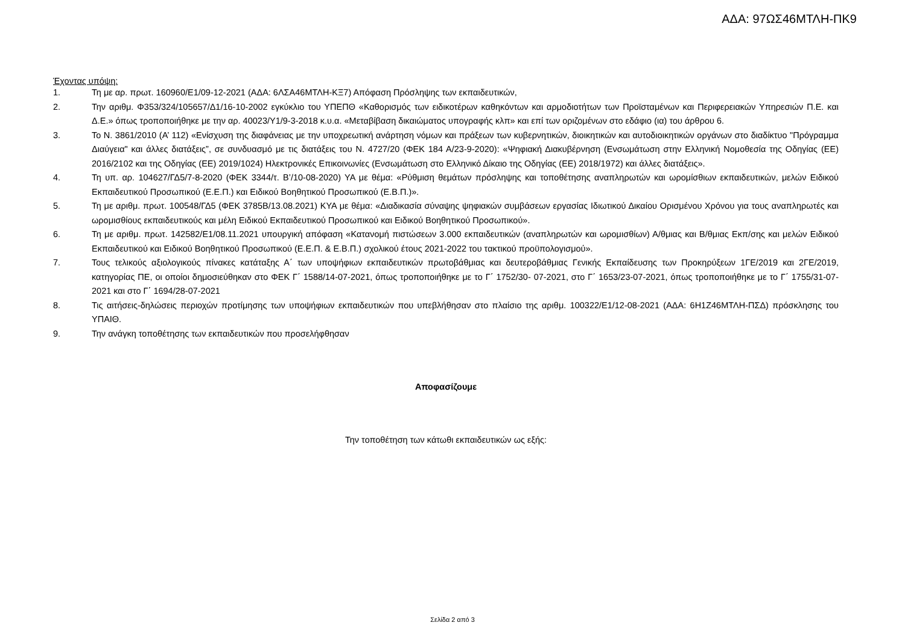ΑΔΑ: 97ΩΣ46ΜΤΛΗ-ΠΚ9
Έχοντας υπόψη:
1. Τη με αρ. πρωτ. 160960/Ε1/09-12-2021 (ΑΔΑ: 6ΛΣΑ46ΜΤΛΗ-ΚΞ7) Απόφαση Πρόσληψης των εκπαιδευτικών,
2. Την αριθμ. Φ353/324/105657/Δ1/16-10-2002 εγκύκλιο του ΥΠΕΠΘ «Καθορισμός των ειδικοτέρων καθηκόντων και αρμοδιοτήτων των Προϊσταμένων και Περιφερειακών Υπηρεσιών Π.Ε. και Δ.Ε.» όπως τροποποιήθηκε με την αρ. 40023/Υ1/9-3-2018 κ.υ.α. «Μεταβίβαση δικαιώματος υπογραφής κλπ» και επί των οριζομένων στο εδάφιο (ια) του άρθρου 6.
3. Το Ν. 3861/2010 (Α’ 112) «Ενίσχυση της διαφάνειας με την υποχρεωτική ανάρτηση νόμων και πράξεων των κυβερνητικών, διοικητικών και αυτοδιοικητικών οργάνων στο διαδίκτυο "Πρόγραμμα Διαύγεια" και άλλες διατάξεις”, σε συνδυασμό με τις διατάξεις του Ν. 4727/20 (ΦΕΚ 184 Α/23-9-2020): «Ψηφιακή Διακυβέρνηση (Ενσωμάτωση στην Ελληνική Νομοθεσία της Οδηγίας (ΕΕ) 2016/2102 και της Οδηγίας (ΕΕ) 2019/1024) Ηλεκτρονικές Επικοινωνίες (Ενσωμάτωση στο Ελληνικό Δίκαιο της Οδηγίας (ΕΕ) 2018/1972) και άλλες διατάξεις».
4. Τη υπ. αρ. 104627/ΓΔ5/7-8-2020 (ΦΕΚ 3344/τ. Β’/10-08-2020) ΥΑ με θέμα: «Ρύθμιση θεμάτων πρόσληψης και τοποθέτησης αναπληρωτών και ωρομίσθιων εκπαιδευτικών, μελών Ειδικού Εκπαιδευτικού Προσωπικού (Ε.Ε.Π.) και Ειδικού Βοηθητικού Προσωπικού (Ε.Β.Π.)».
5. Τη με αριθμ. πρωτ. 100548/ΓΔ5 (ΦΕΚ 3785Β/13.08.2021) ΚΥΑ με θέμα: «Διαδικασία σύναψης ψηφιακών συμβάσεων εργασίας Ιδιωτικού Δικαίου Ορισμένου Χρόνου για τους αναπληρωτές και ωρομισθίους εκπαιδευτικούς και μέλη Ειδικού Εκπαιδευτικού Προσωπικού και Ειδικού Βοηθητικού Προσωπικού».
6. Τη με αριθμ. πρωτ. 142582/Ε1/08.11.2021 υπουργική απόφαση «Κατανομή πιστώσεων 3.000 εκπαιδευτικών (αναπληρωτών και ωρομισθίων) Α/θμιας και Β/θμιας Εκπ/σης και μελών Ειδικού Εκπαιδευτικού και Ειδικού Βοηθητικού Προσωπικού (Ε.Ε.Π. & Ε.Β.Π.) σχολικού έτους 2021-2022 του τακτικού προϋπολογισμού».
7. Τους τελικούς αξιολογικούς πίνακες κατάταξης Α΄ των υποψήφιων εκπαιδευτικών πρωτοβάθμιας και δευτεροβάθμιας Γενικής Εκπαίδευσης των Προκηρύξεων 1ΓΕ/2019 και 2ΓΕ/2019, κατηγορίας ΠΕ, οι οποίοι δημοσιεύθηκαν στο ΦΕΚ Γ΄ 1588/14-07-2021, όπως τροποποιήθηκε με το Γ΄ 1752/30- 07-2021, στο Γ΄ 1653/23-07-2021, όπως τροποποιήθηκε με το Γ΄ 1755/31-07-2021 και στο Γ΄ 1694/28-07-2021
8. Τις αιτήσεις-δηλώσεις περιοχών προτίμησης των υποψήφιων εκπαιδευτικών που υπεβλήθησαν στο πλαίσιο της αριθμ. 100322/Ε1/12-08-2021 (ΑΔΑ: 6Η1Ζ46ΜΤΛΗ-ΠΣΔ) πρόσκλησης του ΥΠΑΙΘ.
9. Την ανάγκη τοποθέτησης των εκπαιδευτικών που προσελήφθησαν
Αποφασίζουμε
Την τοποθέτηση των κάτωθι εκπαιδευτικών ως εξής:
Σελίδα 2 από 3